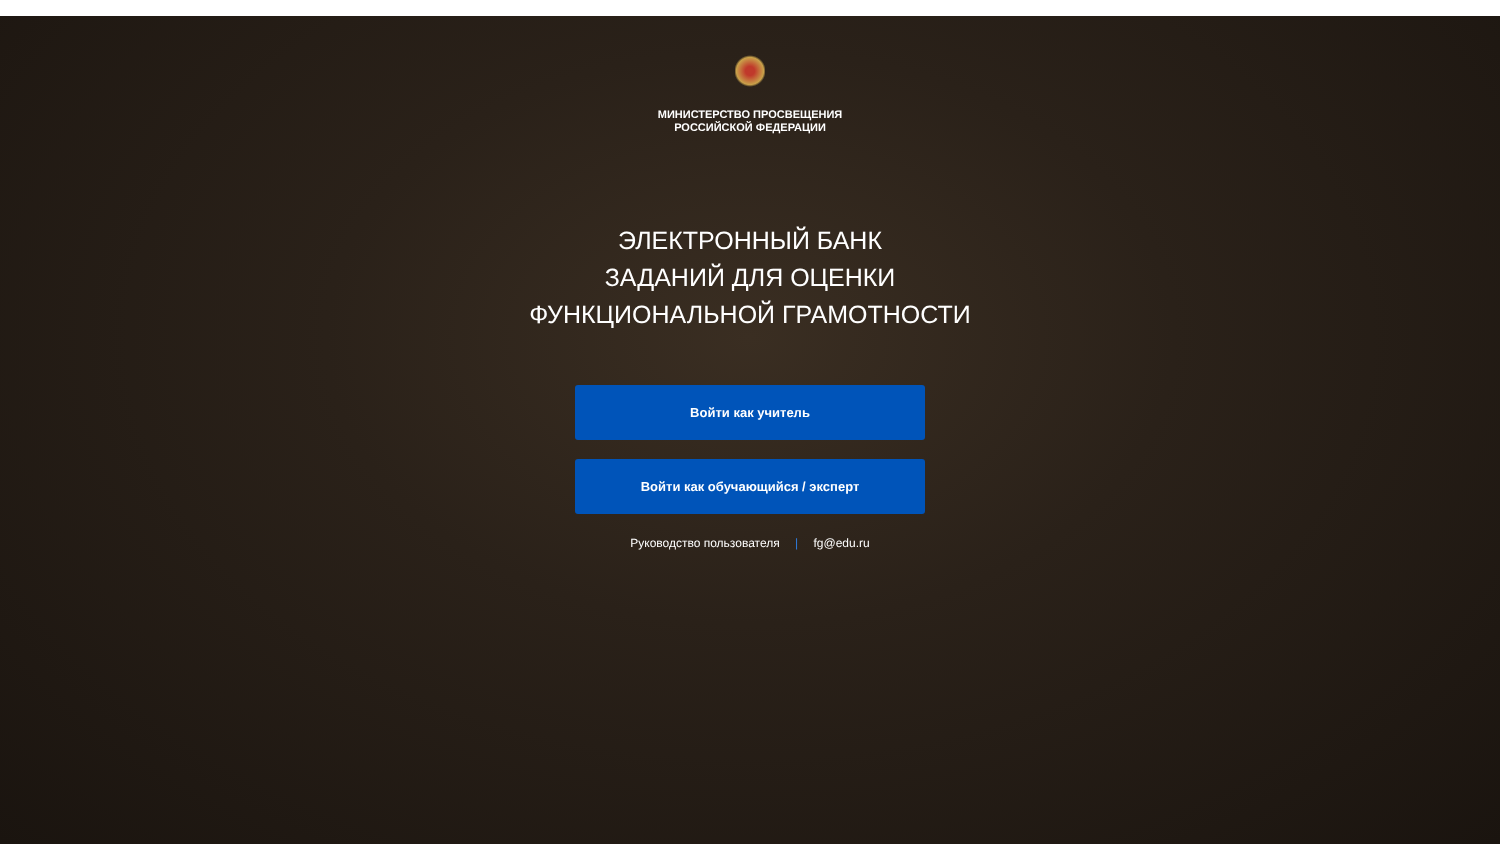МИНИСТЕРСТВО ПРОСВЕЩЕНИЯ
РОССИЙСКОЙ ФЕДЕРАЦИИ
ЭЛЕКТРОННЫЙ БАНК
ЗАДАНИЙ ДЛЯ ОЦЕНКИ
ФУНКЦИОНАЛЬНОЙ ГРАМОТНОСТИ
Войти как учитель
Войти как обучающийся / эксперт
Руководство пользователя | fg@edu.ru